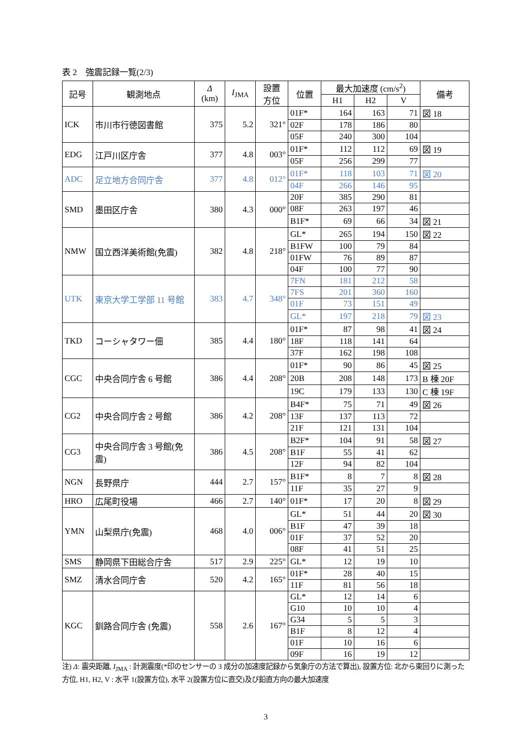表 2　強震記録一覧(2/3)
| 記号 | 観測地点 | Δ (km) | I<sub>JMA</sub> | 設置 方位 | 位置 | 最大加速度 (cm/s<sup>2</sup>) | | | 備考 |
| --- | --- | --- | --- | --- | --- | --- | --- | --- | --- |
| | | | | | | H1 | H2 | V | |
| ICK | 市川市行徳図書館 | 375 | 5.2 | 321° | 01F* | 164 | 163 | 71 | 図 18 |
| | | | | | 02F | 178 | 186 | 80 | |
| | | | | | 05F | 240 | 300 | 104 | |
| EDG | 江戸川区庁舎 | 377 | 4.8 | 003° | 01F* | 112 | 112 | 69 | 図 19 |
| | | | | | 05F | 256 | 299 | 77 | |
| ADC | 足立地方合同庁舎 | 377 | 4.8 | 012° | 01F* | 118 | 103 | 71 | 図 20 |
| | | | | | 04F | 266 | 146 | 95 | |
| SMD | 墨田区庁舎 | 380 | 4.3 | 000° | 20F | 385 | 290 | 81 | |
| | | | | | 08F | 263 | 197 | 46 | |
| | | | | | B1F* | 69 | 66 | 34 | 図 21 |
| NMW | 国立西洋美術館(免震) | 382 | 4.8 | 218° | GL* | 265 | 194 | 150 | 図 22 |
| | | | | | B1FW | 100 | 79 | 84 | |
| | | | | | 01FW | 76 | 89 | 87 | |
| | | | | | 04F | 100 | 77 | 90 | |
| UTK | 東京大学工学部 11 号館 | 383 | 4.7 | 348° | 7FN | 181 | 212 | 58 | |
| | | | | | 7FS | 201 | 360 | 160 | |
| | | | | | 01F | 73 | 151 | 49 | |
| | | | | | GL* | 197 | 218 | 79 | 図 23 |
| TKD | コーシャタワー佃 | 385 | 4.4 | 180° | 01F* | 87 | 98 | 41 | 図 24 |
| | | | | | 18F | 118 | 141 | 64 | |
| | | | | | 37F | 162 | 198 | 108 | |
| CGC | 中央合同庁舎 6 号館 | 386 | 4.4 | 208° | 01F* | 90 | 86 | 45 | 図 25 |
| | | | | | 20B | 208 | 148 | 173 | B 棟 20F |
| | | | | | 19C | 179 | 133 | 130 | C 棟 19F |
| CG2 | 中央合同庁舎 2 号館 | 386 | 4.2 | 208° | B4F* | 75 | 71 | 49 | 図 26 |
| | | | | | 13F | 137 | 113 | 72 | |
| | | | | | 21F | 121 | 131 | 104 | |
| CG3 | 中央合同庁舎 3 号館(免震) | 386 | 4.5 | 208° | B2F* | 104 | 91 | 58 | 図 27 |
| | | | | | B1F | 55 | 41 | 62 | |
| | | | | | 12F | 94 | 82 | 104 | |
| NGN | 長野県庁 | 444 | 2.7 | 157° | B1F* | 8 | 7 | 8 | 図 28 |
| | | | | | 11F | 35 | 27 | 9 | |
| HRO | 広尾町役場 | 466 | 2.7 | 140° | 01F* | 17 | 20 | 8 | 図 29 |
| YMN | 山梨県庁(免震) | 468 | 4.0 | 006° | GL* | 51 | 44 | 20 | 図 30 |
| | | | | | B1F | 47 | 39 | 18 | |
| | | | | | 01F | 37 | 52 | 20 | |
| | | | | | 08F | 41 | 51 | 25 | |
| SMS | 静岡県下田総合庁舎 | 517 | 2.9 | 225° | GL* | 12 | 19 | 10 | |
| SMZ | 清水合同庁舎 | 520 | 4.2 | 165° | 01F* | 28 | 40 | 15 | |
| | | | | | 11F | 81 | 56 | 18 | |
| KGC | 釧路合同庁舎 (免震) | 558 | 2.6 | 167° | GL* | 12 | 14 | 6 | |
| | | | | | G10 | 10 | 10 | 4 | |
| | | | | | G34 | 5 | 5 | 3 | |
| | | | | | B1F | 8 | 12 | 4 | |
| | | | | | 01F | 10 | 16 | 6 | |
| | | | | | 09F | 16 | 19 | 12 | |
注) Δ: 震央距離, I<sub>JMA</sub> : 計測震度(*印のセンサーの 3 成分の加速度記録から気象庁の方法で算出), 設置方位: 北から東回りに測った方位, H1, H2, V : 水平 1(設置方位), 水平 2(設置方位に直交)及び鉛直方向の最大加速度
3